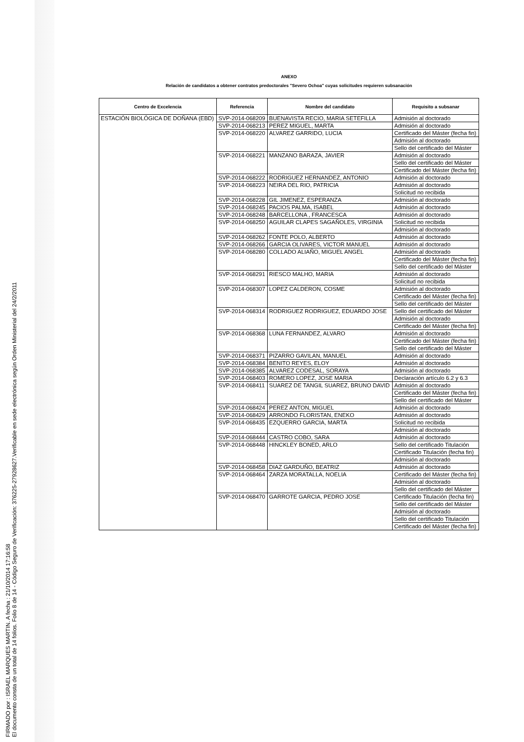FIRMADO por : ISRAEL MARQUES MARTIN. A fecha : 21/10/2014 17:16:58
El documento consta de un total de 14 folios. Folio 8 de 14 - Código Seguro de Verificación: 376225-27928627.Verificable en sede electrónica según Orden Ministerial del 24/2/2011
ANEXO
Relación de candidatos a obtener contratos predoctorales "Severo Ochoa" cuyas solicitudes requieren subsanación
| Centro de Excelencia | Referencia | Nombre del candidato | Requisito a subsanar |
| --- | --- | --- | --- |
| ESTACIÓN BIOLÓGICA DE DOÑANA (EBD) | SVP-2014-068209 | BUENAVISTA RECIO, MARIA SETEFILLA | Admisión al doctorado |
| | SVP-2014-068213 | PEREZ MIGUEL, MARTA | Admisión al doctorado |
| | SVP-2014-068220 | ALVAREZ GARRIDO, LUCIA | Certificado del Máster (fecha fin) |
| | | | Admisión al doctorado |
| | | | Sello del certificado del Máster |
| | SVP-2014-068221 | MANZANO BARAZA, JAVIER | Admisión al doctorado |
| | | | Sello del certificado del Máster |
| | | | Certificado del Máster (fecha fin) |
| | SVP-2014-068222 | RODRIGUEZ HERNANDEZ, ANTONIO | Admisión al doctorado |
| | SVP-2014-068223 | NEIRA DEL RIO, PATRICIA | Admisión al doctorado |
| | | | Solicitud no recibida |
| | SVP-2014-068228 | GIL JIMENEZ, ESPERANZA | Admisión al doctorado |
| | SVP-2014-068245 | PACIOS PALMA, ISABEL | Admisión al doctorado |
| | SVP-2014-068248 | BARCELLONA , FRANCESCA | Admisión al doctorado |
| | SVP-2014-068250 | AGUILAR CLAPES SAGAÑOLES, VIRGINIA | Solicitud no recibida |
| | | | Admisión al doctorado |
| | SVP-2014-068262 | FONTE POLO, ALBERTO | Admisión al doctorado |
| | SVP-2014-068266 | GARCIA OLIVARES, VICTOR MANUEL | Admisión al doctorado |
| | SVP-2014-068280 | COLLADO ALIAÑO, MIGUEL ANGEL | Admisión al doctorado |
| | | | Certificado del Máster (fecha fin) |
| | | | Sello del certificado del Máster |
| | SVP-2014-068291 | RIESCO MALHO, MARIA | Admisión al doctorado |
| | | | Solicitud no recibida |
| | SVP-2014-068307 | LOPEZ CALDERON, COSME | Admisión al doctorado |
| | | | Certificado del Máster (fecha fin) |
| | | | Sello del certificado del Máster |
| | SVP-2014-068314 | RODRIGUEZ RODRIGUEZ, EDUARDO JOSE | Sello del certificado del Máster |
| | | | Admisión al doctorado |
| | | | Certificado del Máster (fecha fin) |
| | SVP-2014-068368 | LUNA FERNANDEZ, ALVARO | Admisión al doctorado |
| | | | Certificado del Máster (fecha fin) |
| | | | Sello del certificado del Máster |
| | SVP-2014-068371 | PIZARRO GAVILAN, MANUEL | Admisión al doctorado |
| | SVP-2014-068384 | BENITO REYES, ELOY | Admisión al doctorado |
| | SVP-2014-068385 | ALVAREZ CODESAL, SORAYA | Admisión al doctorado |
| | SVP-2014-068403 | ROMERO LOPEZ, JOSE MARIA | Declaración artículo 6.2 y 6.3 |
| | SVP-2014-068411 | SUAREZ DE TANGIL SUAREZ, BRUNO DAVID | Admisión al doctorado |
| | | | Certificado del Máster (fecha fin) |
| | | | Sello del certificado del Máster |
| | SVP-2014-068424 | PEREZ ANTON, MIGUEL | Admisión al doctorado |
| | SVP-2014-068429 | ARRONDO FLORISTAN, ENEKO | Admisión al doctorado |
| | SVP-2014-068435 | EZQUERRO GARCIA, MARTA | Solicitud no recibida |
| | | | Admisión al doctorado |
| | SVP-2014-068444 | CASTRO COBO, SARA | Admisión al doctorado |
| | SVP-2014-068448 | HINCKLEY BONED, ARLO | Sello del certificado Titulación |
| | | | Certificado Titulación (fecha fin) |
| | | | Admisión al doctorado |
| | SVP-2014-068458 | DIAZ GARDUÑO, BEATRIZ | Admisión al doctorado |
| | SVP-2014-068464 | ZARZA MORATALLA, NOELIA | Certificado del Máster (fecha fin) |
| | | | Admisión al doctorado |
| | | | Sello del certificado del Máster |
| | SVP-2014-068470 | GARROTE GARCIA, PEDRO JOSE | Certificado Titulación (fecha fin) |
| | | | Sello del certificado del Máster |
| | | | Admisión al doctorado |
| | | | Sello del certificado Titulación |
| | | | Certificado del Máster (fecha fin) |